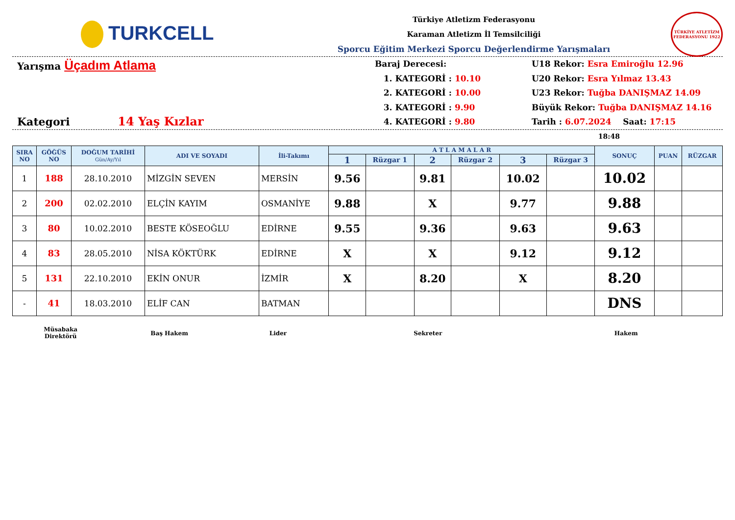TURKCELL
Türkiye Atletizm Federasyonu
Karaman Atletizm İl Temsilciliği
Sporcu Eğitim Merkezi Sporcu Değerlendirme Yarışmaları
TÜRKİYE ATLETİZM FEDERASYONU 1922
Yarışma Üçadım Atlama
Kategori 14 Yaş Kızlar
Baraj Derecesi:
1. KATEGORİ : 10.10
2. KATEGORİ : 10.00
3. KATEGORİ : 9.90
4. KATEGORİ : 9.80
U18 Rekor: Esra Emiroğlu 12.96
U20 Rekor: Esra Yılmaz 13.43
U23 Rekor: Tuğba DANIŞMAZ 14.09
Büyük Rekor: Tuğba DANIŞMAZ 14.16
Tarih : 6.07.2024 Saat: 17:15
18:48
| SIRA NO | GÖĞÜS NO | DOĞUM TARİHİ Gün/Ay/Yıl | ADI VE SOYADI | İli-Takımı | A T L A M A L A R | | | | | | SONUÇ | PUAN | RÜZGAR |
| --- | --- | --- | --- | --- | --- | --- | --- | --- | --- | --- | --- | --- | --- |
| | | | | | 1 | Rüzgar 1 | 2 | Rüzgar 2 | 3 | Rüzgar 3 | | | |
| 1 | 188 | 28.10.2010 | MİZGİN SEVEN | MERSİN | 9.56 | | 9.81 | | 10.02 | | 10.02 | | |
| 2 | 200 | 02.02.2010 | ELÇİN KAYIM | OSMANİYE | 9.88 | | X | | 9.77 | | 9.88 | | |
| 3 | 80 | 10.02.2010 | BESTE KÖSEOĞLU | EDİRNE | 9.55 | | 9.36 | | 9.63 | | 9.63 | | |
| 4 | 83 | 28.05.2010 | NİSA KÖKTÜRK | EDİRNE | X | | X | | 9.12 | | 9.12 | | |
| 5 | 131 | 22.10.2010 | EKİN ONUR | İZMİR | X | | 8.20 | | X | | 8.20 | | |
| - | 41 | 18.03.2010 | ELİF CAN | BATMAN | | | | | | | DNS | | |
Müsabaka
Direktörü
Baş Hakem Lider Sekreter Hakem